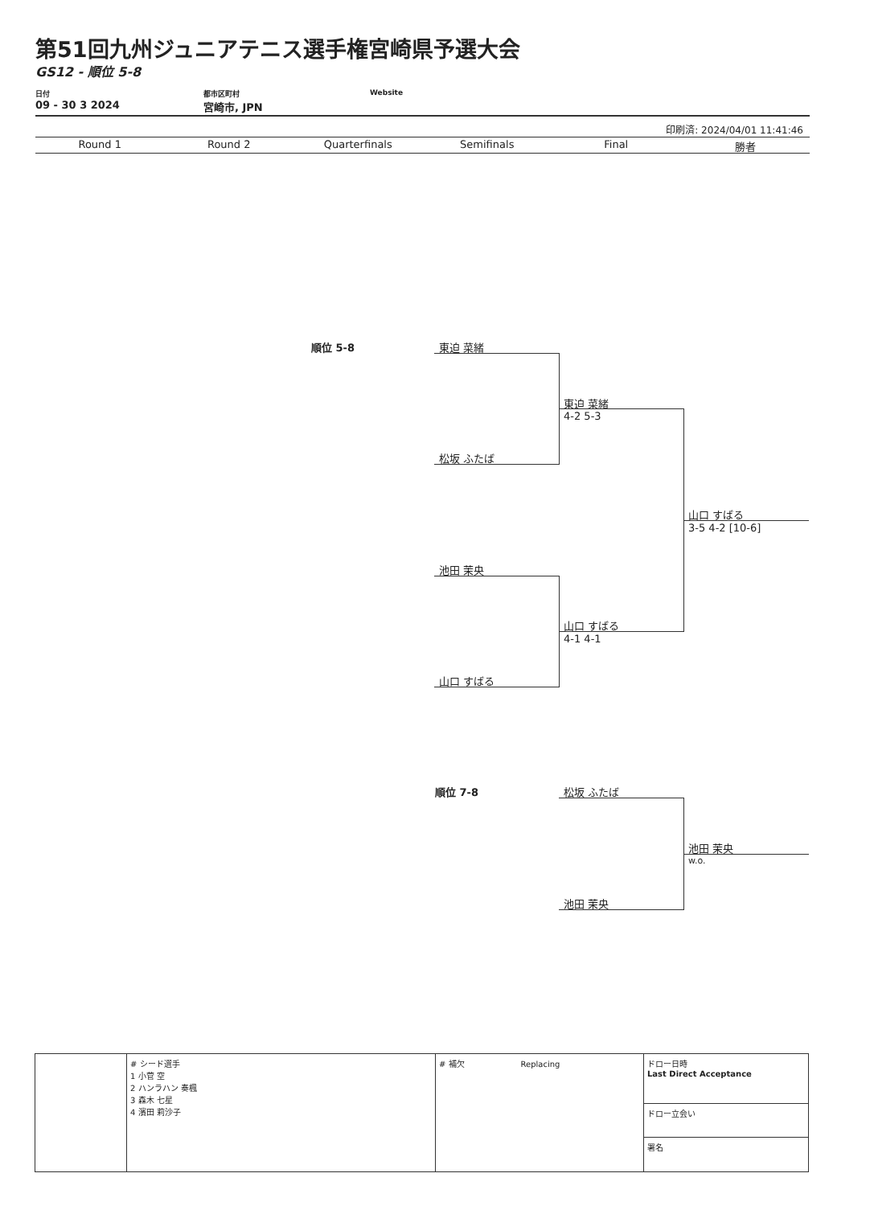第51回九州ジュニアテニス選手権宮崎県予選大会
GS12 - 順位 5-8
日付
09 - 30 3 2024
都市区町村
宮崎市, JPN
Website
印刷済: 2024/04/01 11:41:46
Round 1 Round 2 Quarterfinals Semifinals Final 勝者
順位 5-8 東迫 菜緒
松坂 ふたば
東迫 菜緒
4-2 5-3
池田 茉央
山口 すばる
山口 すばる
4-1 4-1
山口 すばる
3-5 4-2 [10-6]
順位 7-8 松坂 ふたば
池田 茉央
池田 茉央
w.o.
| | # シード選手 1 小菅 空 2 ハンラハン 奏楓 3 森木 七星 4 濱田 莉沙子 | # 補欠 Replacing | ドロー日時 Last Direct Acceptance |
| | | | ドロー立会い |
| | | | 署名 |